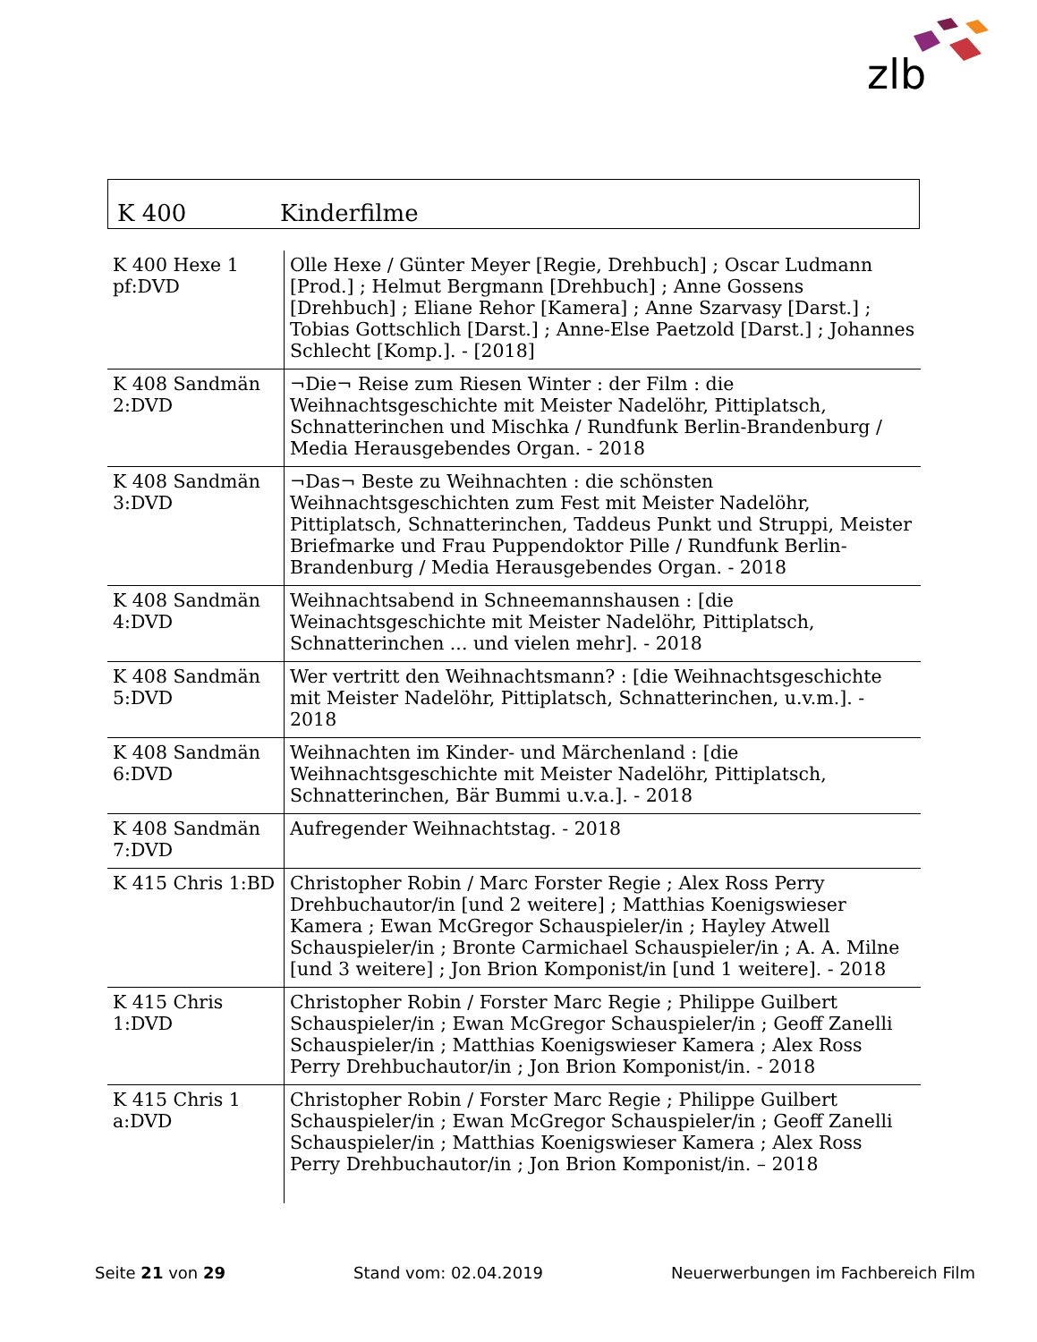zlb
K 400 Kinderfilme
| K 400 Hexe 1 pf:DVD | Olle Hexe / Günter Meyer [Regie, Drehbuch] ; Oscar Ludmann [Prod.] ; Helmut Bergmann [Drehbuch] ; Anne Gossens [Drehbuch] ; Eliane Rehor [Kamera] ; Anne Szarvasy [Darst.] ; Tobias Gottschlich [Darst.] ; Anne-Else Paetzold [Darst.] ; Johannes Schlecht [Komp.]. - [2018] |
| K 408 Sandmän 2:DVD | ¬Die¬ Reise zum Riesen Winter : der Film : die Weihnachtsgeschichte mit Meister Nadelöhr, Pittiplatsch, Schnatterinchen und Mischka / Rundfunk Berlin-Brandenburg / Media Herausgebendes Organ. - 2018 |
| K 408 Sandmän 3:DVD | ¬Das¬ Beste zu Weihnachten : die schönsten Weihnachtsgeschichten zum Fest mit Meister Nadelöhr, Pittiplatsch, Schnatterinchen, Taddeus Punkt und Struppi, Meister Briefmarke und Frau Puppendoktor Pille / Rundfunk Berlin-Brandenburg / Media Herausgebendes Organ. - 2018 |
| K 408 Sandmän 4:DVD | Weihnachtsabend in Schneemannshausen : [die Weinachtsgeschichte mit Meister Nadelöhr, Pittiplatsch, Schnatterinchen ... und vielen mehr]. - 2018 |
| K 408 Sandmän 5:DVD | Wer vertritt den Weihnachtsmann? : [die Weihnachtsgeschichte mit Meister Nadelöhr, Pittiplatsch, Schnatterinchen, u.v.m.]. - 2018 |
| K 408 Sandmän 6:DVD | Weihnachten im Kinder- und Märchenland : [die Weihnachtsgeschichte mit Meister Nadelöhr, Pittiplatsch, Schnatterinchen, Bär Bummi u.v.a.]. - 2018 |
| K 408 Sandmän 7:DVD | Aufregender Weihnachtstag. - 2018 |
| K 415 Chris 1:BD | Christopher Robin / Marc Forster Regie ; Alex Ross Perry Drehbuchautor/in [und 2 weitere] ; Matthias Koenigswieser Kamera ; Ewan McGregor Schauspieler/in ; Hayley Atwell Schauspieler/in ; Bronte Carmichael Schauspieler/in ; A. A. Milne [und 3 weitere] ; Jon Brion Komponist/in [und 1 weitere]. - 2018 |
| K 415 Chris 1:DVD | Christopher Robin / Forster Marc Regie ; Philippe Guilbert Schauspieler/in ; Ewan McGregor Schauspieler/in ; Geoff Zanelli Schauspieler/in ; Matthias Koenigswieser Kamera ; Alex Ross Perry Drehbuchautor/in ; Jon Brion Komponist/in. - 2018 |
| K 415 Chris 1 a:DVD | Christopher Robin / Forster Marc Regie ; Philippe Guilbert Schauspieler/in ; Ewan McGregor Schauspieler/in ; Geoff Zanelli Schauspieler/in ; Matthias Koenigswieser Kamera ; Alex Ross Perry Drehbuchautor/in ; Jon Brion Komponist/in. – 2018 |
Seite 21 von 29 Stand vom: 02.04.2019 Neuerwerbungen im Fachbereich Film